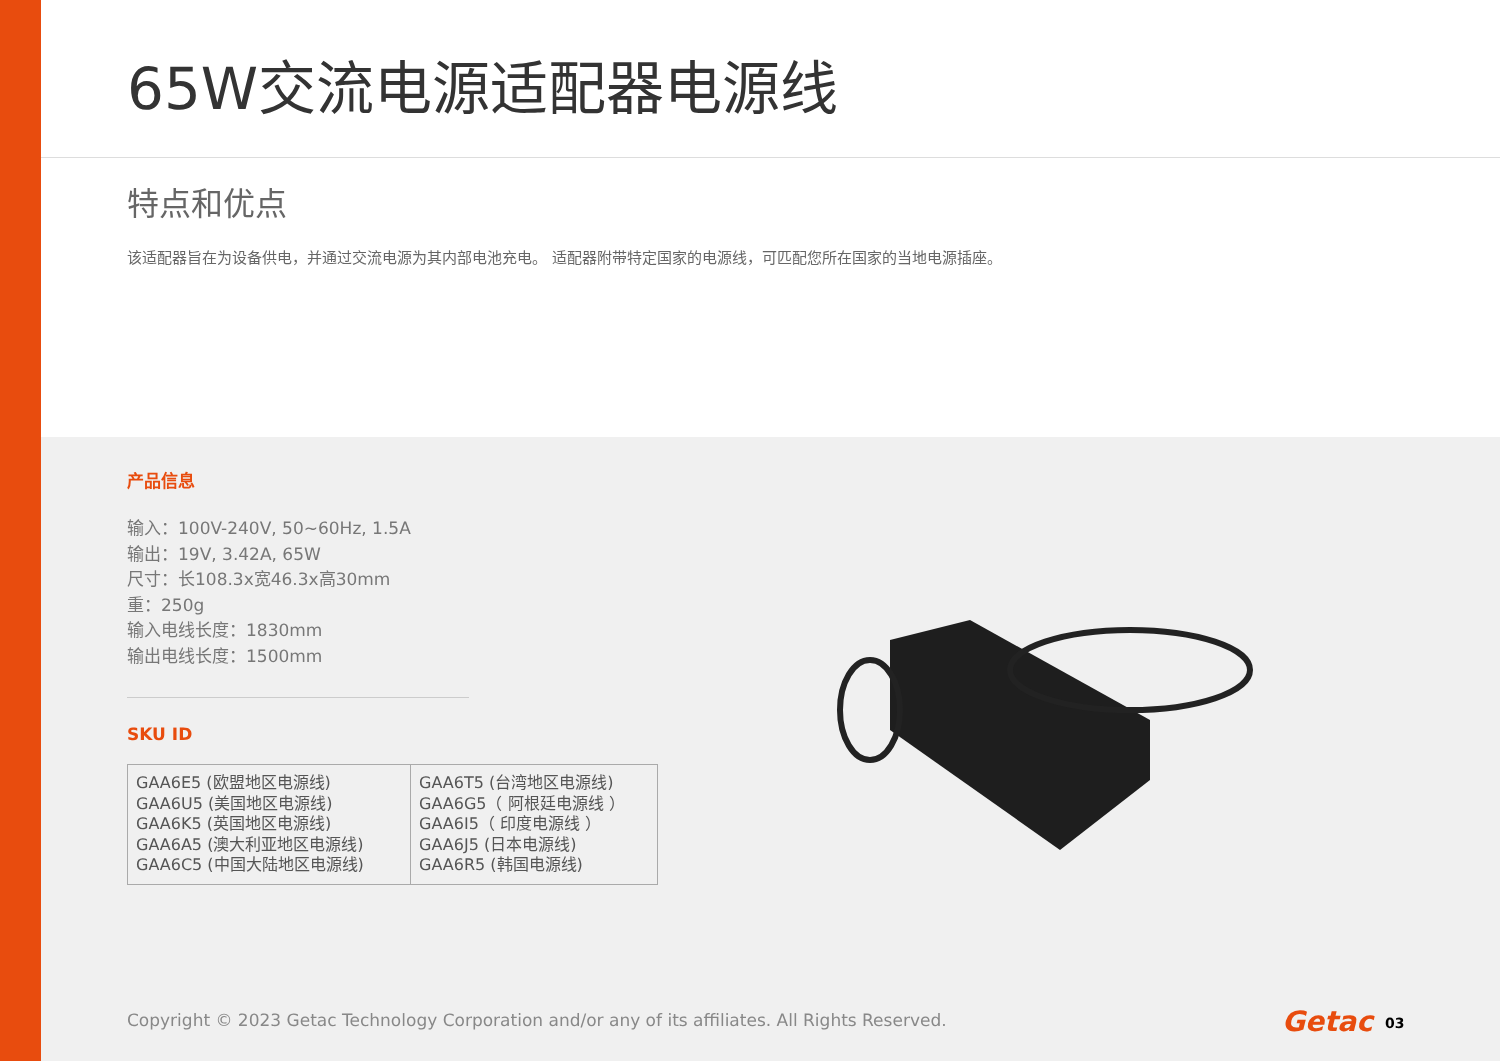65W交流电源适配器电源线
特点和优点
该适配器旨在为设备供电，并通过交流电源为其内部电池充电。 适配器附带特定国家的电源线，可匹配您所在国家的当地电源插座。
产品信息
输入：100V-240V, 50~60Hz, 1.5A
输出：19V, 3.42A, 65W
尺寸：长108.3x宽46.3x高30mm
重：250g
输入电线长度：1830mm
输出电线长度：1500mm
SKU ID
| GAA6E5 (欧盟地区电源线) GAA6U5 (美国地区电源线) GAA6K5 (英国地区电源线) GAA6A5 (澳大利亚地区电源线) GAA6C5 (中国大陆地区电源线) | GAA6T5 (台湾地区电源线) GAA6G5（ 阿根廷电源线 ） GAA6I5（ 印度电源线 ） GAA6J5 (日本电源线) GAA6R5 (韩国电源线) |
Copyright © 2023 Getac Technology Corporation and/or any of its affiliates. All Rights Reserved.
Getac 03